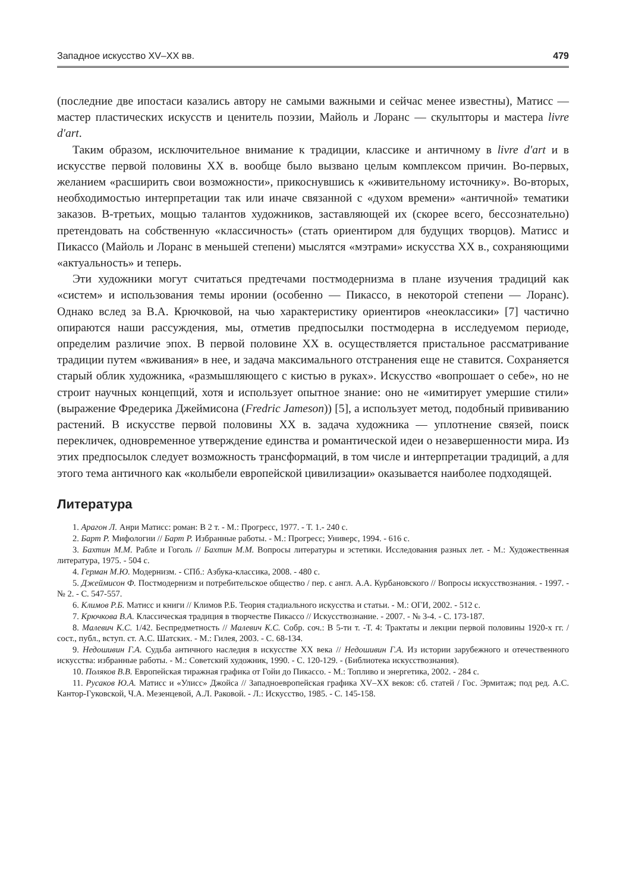Западное искусство XV–XX вв. 479
(последние две ипостаси казались автору не самыми важными и сейчас менее известны), Матисс — мастер пластических искусств и ценитель поэзии, Майоль и Лоранс — скульпторы и мастера livre d'art.
Таким образом, исключительное внимание к традиции, классике и античному в livre d'art и в искусстве первой половины XX в. вообще было вызвано целым комплексом причин. Во-первых, желанием «расширить свои возможности», прикоснувшись к «живительному источнику». Во-вторых, необходимостью интерпретации так или иначе связанной с «духом времени» «античной» тематики заказов. В-третьих, мощью талантов художников, заставляющей их (скорее всего, бессознательно) претендовать на собственную «классичность» (стать ориентиром для будущих творцов). Матисс и Пикассо (Майоль и Лоранс в меньшей степени) мыслятся «мэтрами» искусства XX в., сохраняющими «актуальность» и теперь.
Эти художники могут считаться предтечами постмодернизма в плане изучения традиций как «систем» и использования темы иронии (особенно — Пикассо, в некоторой степени — Лоранс). Однако вслед за В.А. Крючковой, на чью характеристику ориентиров «неоклассики» [7] частично опираются наши рассуждения, мы, отметив предпосылки постмодерна в исследуемом периоде, определим различие эпох. В первой половине XX в. осуществляется пристальное рассматривание традиции путем «вживания» в нее, и задача максимального отстранения еще не ставится. Сохраняется старый облик художника, «размышляющего с кистью в руках». Искусство «вопрошает о себе», но не строит научных концепций, хотя и использует опытное знание: оно не «имитирует умершие стили» (выражение Фредерика Джеймисона (Fredric Jameson)) [5], а использует метод, подобный прививанию растений. В искусстве первой половины XX в. задача художника — уплотнение связей, поиск перекличек, одновременное утверждение единства и романтической идеи о незавершенности мира. Из этих предпосылок следует возможность трансформаций, в том числе и интерпретации традиций, а для этого тема античного как «колыбели европейской цивилизации» оказывается наиболее подходящей.
Литература
1. Арагон Л. Анри Матисс: роман: В 2 т. - М.: Прогресс, 1977. - Т. 1.- 240 с.
2. Барт Р. Мифологии // Барт Р. Избранные работы. - М.: Прогресс; Универс, 1994. - 616 с.
3. Бахтин М.М. Рабле и Гоголь // Бахтин М.М. Вопросы литературы и эстетики. Исследования разных лет. - М.: Художественная литература, 1975. - 504 с.
4. Герман М.Ю. Модернизм. - СПб.: Азбука-классика, 2008. - 480 с.
5. Джеймисон Ф. Постмодернизм и потребительское общество / пер. с англ. А.А. Курбановского // Вопросы искусствознания. - 1997. - № 2. - С. 547-557.
6. Климов Р.Б. Матисс и книги // Климов Р.Б. Теория стадиального искусства и статьи. - М.: ОГИ, 2002. - 512 с.
7. Крючкова В.А. Классическая традиция в творчестве Пикассо // Искусствознание. - 2007. - № 3-4. - С. 173-187.
8. Малевич К.С. 1/42. Беспредметность // Малевич К.С. Собр. соч.: В 5-ти т. -Т. 4: Трактаты и лекции первой половины 1920-х гг. / сост., публ., вступ. ст. А.С. Шатских. - М.: Гилея, 2003. - С. 68-134.
9. Недошивин Г.А. Судьба античного наследия в искусстве XX века // Недошивин Г.А. Из истории зарубежного и отечественного искусства: избранные работы. - М.: Советский художник, 1990. - С. 120-129. - (Библиотека искусствознания).
10. Поляков В.В. Европейская тиражная графика от Гойи до Пикассо. - М.: Топливо и энергетика, 2002. - 284 с.
11. Русаков Ю.А. Матисс и «Улисс» Джойса // Западноевропейская графика XV–XX веков: сб. статей / Гос. Эрмитаж; под ред. А.С. Кантор-Гуковской, Ч.А. Мезенцевой, А.Л. Раковой. - Л.: Искусство, 1985. - С. 145-158.